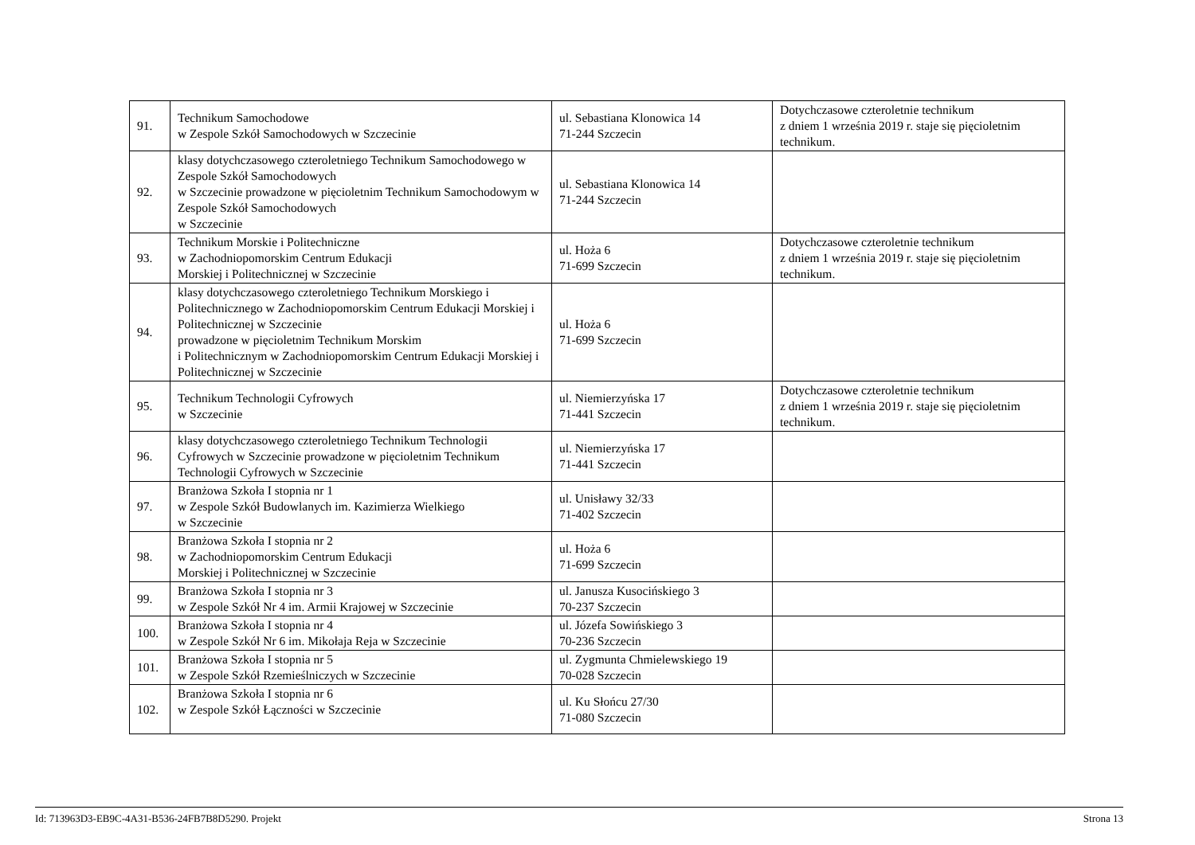| 91. | Technikum Samochodowe w Zespole Szkół Samochodowych w Szczecinie | ul. Sebastiana Klonowica 14 71-244 Szczecin | Dotychczasowe czteroletnie technikum z dniem 1 września 2019 r. staje się pięcioletnim technikum. |
| 92. | klasy dotychczasowego czteroletniego Technikum Samochodowego w Zespole Szkół Samochodowych w Szczecinie prowadzone w pięcioletnim Technikum Samochodowym w Zespole Szkół Samochodowych w Szczecinie | ul. Sebastiana Klonowica 14 71-244 Szczecin | |
| 93. | Technikum Morskie i Politechniczne w Zachodniopomorskim Centrum Edukacji Morskiej i Politechnicznej w Szczecinie | ul. Hoża 6 71-699 Szczecin | Dotychczasowe czteroletnie technikum z dniem 1 września 2019 r. staje się pięcioletnim technikum. |
| 94. | klasy dotychczasowego czteroletniego Technikum Morskiego i Politechnicznego w Zachodniopomorskim Centrum Edukacji Morskiej i Politechnicznej w Szczecinie prowadzone w pięcioletnim Technikum Morskim i Politechnicznym w Zachodniopomorskim Centrum Edukacji Morskiej i Politechnicznej w Szczecinie | ul. Hoża 6 71-699 Szczecin | |
| 95. | Technikum Technologii Cyfrowych w Szczecinie | ul. Niemierzyńska 17 71-441 Szczecin | Dotychczasowe czteroletnie technikum z dniem 1 września 2019 r. staje się pięcioletnim technikum. |
| 96. | klasy dotychczasowego czteroletniego Technikum Technologii Cyfrowych w Szczecinie prowadzone w pięcioletnim Technikum Technologii Cyfrowych w Szczecinie | ul. Niemierzyńska 17 71-441 Szczecin | |
| 97. | Branżowa Szkoła I stopnia nr 1 w Zespole Szkół Budowlanych im. Kazimierza Wielkiego w Szczecinie | ul. Unisławy 32/33 71-402 Szczecin | |
| 98. | Branżowa Szkoła I stopnia nr 2 w Zachodniopomorskim Centrum Edukacji Morskiej i Politechnicznej w Szczecinie | ul. Hoża 6 71-699 Szczecin | |
| 99. | Branżowa Szkoła I stopnia nr 3 w Zespole Szkół Nr 4 im. Armii Krajowej w Szczecinie | ul. Janusza Kusocińskiego 3 70-237 Szczecin | |
| 100. | Branżowa Szkoła I stopnia nr 4 w Zespole Szkół Nr 6 im. Mikołaja Reja w Szczecinie | ul. Józefa Sowińskiego 3 70-236 Szczecin | |
| 101. | Branżowa Szkoła I stopnia nr 5 w Zespole Szkół Rzemieślniczych w Szczecinie | ul. Zygmunta Chmielewskiego 19 70-028 Szczecin | |
| 102. | Branżowa Szkoła I stopnia nr 6 w Zespole Szkół Łączności w Szczecinie | ul. Ku Słońcu 27/30 71-080 Szczecin | |
Id: 713963D3-EB9C-4A31-B536-24FB7B8D5290. Projekt Strona 13